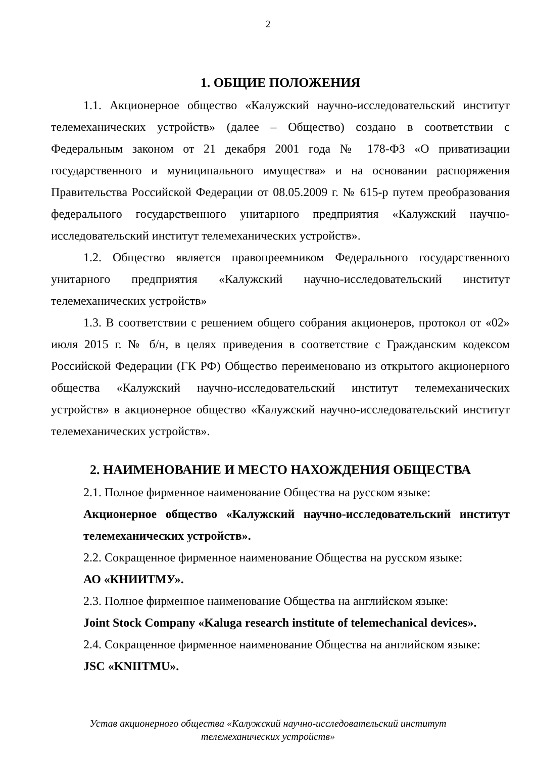2
1. ОБЩИЕ ПОЛОЖЕНИЯ
1.1. Акционерное общество «Калужский научно-исследовательский институт телемеханических устройств» (далее – Общество) создано в соответствии с Федеральным законом от 21 декабря 2001 года № 178-ФЗ «О приватизации государственного и муниципального имущества» и на основании распоряжения Правительства Российской Федерации от 08.05.2009 г. № 615-р путем преобразования федерального государственного унитарного предприятия «Калужский научно-исследовательский институт телемеханических устройств».
1.2. Общество является правопреемником Федерального государственного унитарного предприятия «Калужский научно-исследовательский институт телемеханических устройств»
1.3. В соответствии с решением общего собрания акционеров, протокол от «02» июля 2015 г. № б/н, в целях приведения в соответствие с Гражданским кодексом Российской Федерации (ГК РФ) Общество переименовано из открытого акционерного общества «Калужский научно-исследовательский институт телемеханических устройств» в акционерное общество «Калужский научно-исследовательский институт телемеханических устройств».
2. НАИМЕНОВАНИЕ И МЕСТО НАХОЖДЕНИЯ ОБЩЕСТВА
2.1. Полное фирменное наименование Общества на русском языке:
Акционерное общество «Калужский научно-исследовательский институт телемеханических устройств».
2.2. Сокращенное фирменное наименование Общества на русском языке:
АО «КНИИТМУ».
2.3. Полное фирменное наименование Общества на английском языке:
Joint Stock Company «Kaluga research institute of telemechanical devices».
2.4. Сокращенное фирменное наименование Общества на английском языке:
JSC «KNIITMU».
Устав акционерного общества «Калужский научно-исследовательский институт
телемеханических устройств»